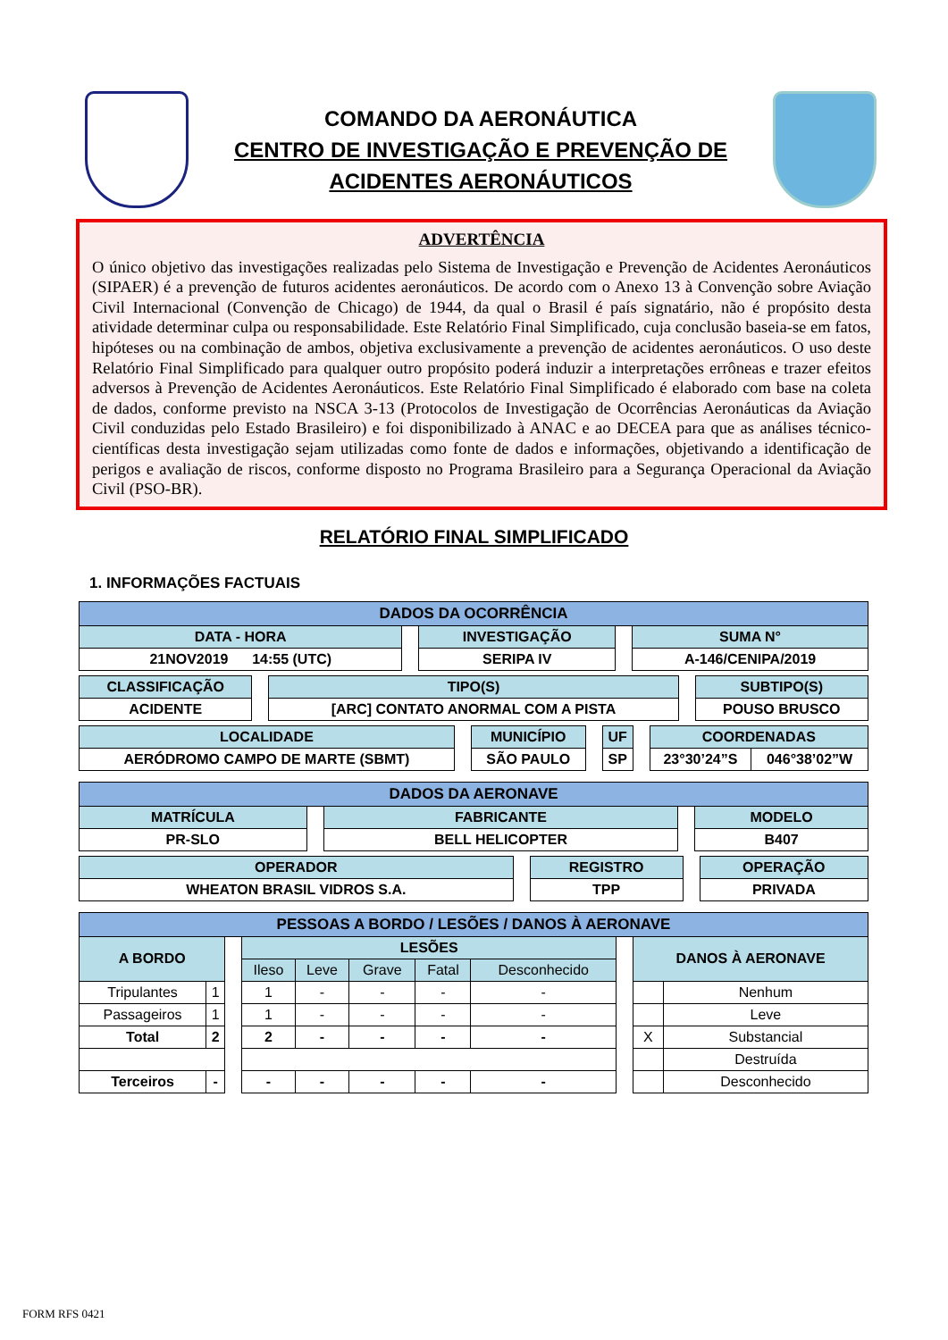COMANDO DA AERONÁUTICA
CENTRO DE INVESTIGAÇÃO E PREVENÇÃO DE
ACIDENTES AERONÁUTICOS
ADVERTÊNCIA
O único objetivo das investigações realizadas pelo Sistema de Investigação e Prevenção de Acidentes Aeronáuticos (SIPAER) é a prevenção de futuros acidentes aeronáuticos. De acordo com o Anexo 13 à Convenção sobre Aviação Civil Internacional (Convenção de Chicago) de 1944, da qual o Brasil é país signatário, não é propósito desta atividade determinar culpa ou responsabilidade. Este Relatório Final Simplificado, cuja conclusão baseia-se em fatos, hipóteses ou na combinação de ambos, objetiva exclusivamente a prevenção de acidentes aeronáuticos. O uso deste Relatório Final Simplificado para qualquer outro propósito poderá induzir a interpretações errôneas e trazer efeitos adversos à Prevenção de Acidentes Aeronáuticos. Este Relatório Final Simplificado é elaborado com base na coleta de dados, conforme previsto na NSCA 3-13 (Protocolos de Investigação de Ocorrências Aeronáuticas da Aviação Civil conduzidas pelo Estado Brasileiro) e foi disponibilizado à ANAC e ao DECEA para que as análises técnico-científicas desta investigação sejam utilizadas como fonte de dados e informações, objetivando a identificação de perigos e avaliação de riscos, conforme disposto no Programa Brasileiro para a Segurança Operacional da Aviação Civil (PSO-BR).
RELATÓRIO FINAL SIMPLIFICADO
1. INFORMAÇÕES FACTUAIS
| DADOS DA OCORRÊNCIA | | | | |
| --- | --- | --- | --- | --- |
| DATA - HORA | | INVESTIGAÇÃO | | SUMA N° |
| 21NOV2019 14:55 (UTC) | | SERIPA IV | | A-146/CENIPA/2019 |
| CLASSIFICAÇÃO | | TIPO(S) | | SUBTIPO(S) |
| ACIDENTE | | [ARC] CONTATO ANORMAL COM A PISTA | | POUSO BRUSCO |
| LOCALIDADE | | MUNICÍPIO | | UF | | COORDENADAS | |
| AERÓDROMO CAMPO DE MARTE (SBMT) | | SÃO PAULO | | SP | | 23°30’24”S | 046°38’02”W |
| DADOS DA AERONAVE | | | | |
| --- | --- | --- | --- | --- |
| MATRÍCULA | | FABRICANTE | | MODELO |
| PR-SLO | | BELL HELICOPTER | | B407 |
| OPERADOR | | REGISTRO | | OPERAÇÃO |
| WHEATON BRASIL VIDROS S.A. | | TPP | | PRIVADA |
| PESSOAS A BORDO / LESÕES / DANOS À AERONAVE | | | | | | | | | | |
| --- | --- | --- | --- | --- | --- | --- | --- | --- | --- | --- |
| A BORDO | | | LESÕES | | | | | | DANOS À AERONAVE | |
| | | | Ileso | Leve | Grave | Fatal | Desconhecido | | | |
| Tripulantes | 1 | | 1 | - | - | - | - | | | Nenhum |
| Passageiros | 1 | | 1 | - | - | - | - | | | Leve |
| Total | 2 | | 2 | - | - | - | - | | X | Substancial |
| | | | | | | | | | | Destruída |
| Terceiros | - | | - | - | - | - | - | | | Desconhecido |
FORM RFS 0421